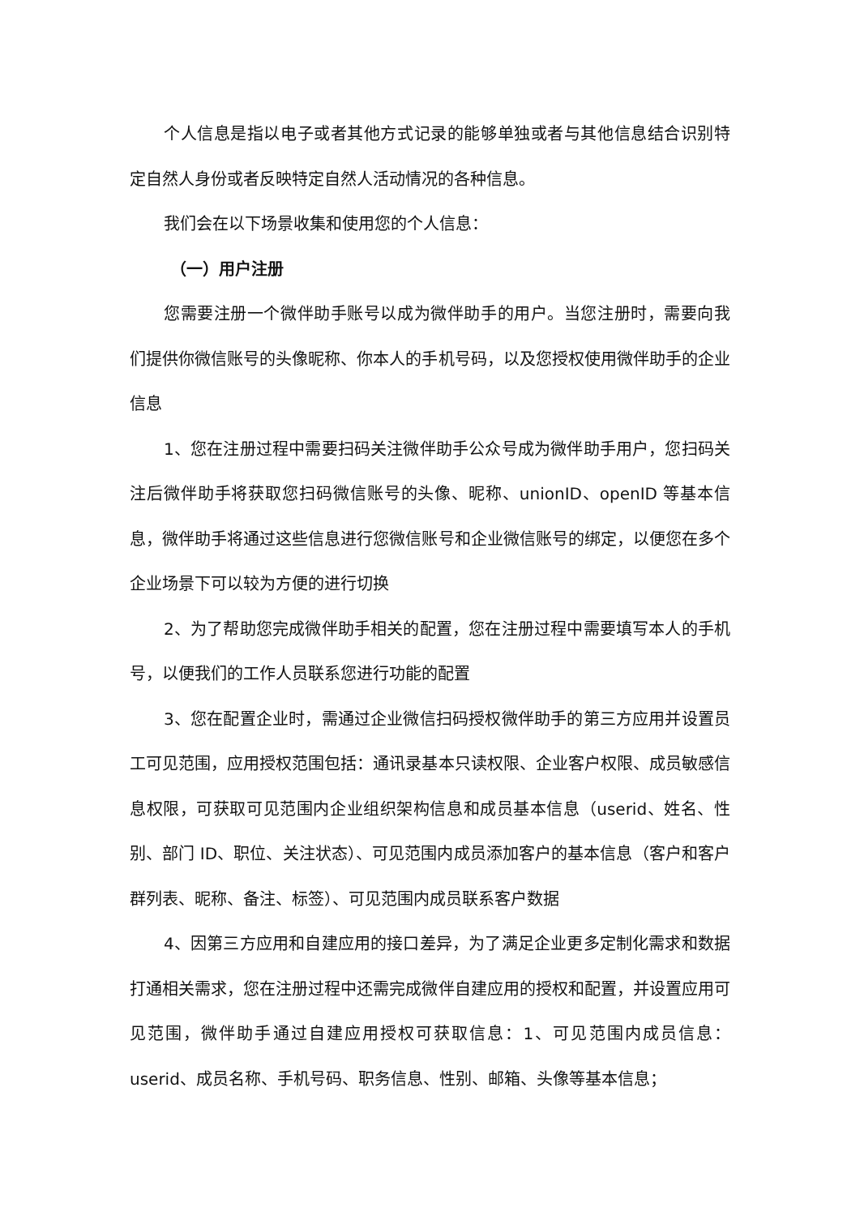个人信息是指以电子或者其他方式记录的能够单独或者与其他信息结合识别特定自然人身份或者反映特定自然人活动情况的各种信息。
我们会在以下场景收集和使用您的个人信息：
（一）用户注册
您需要注册一个微伴助手账号以成为微伴助手的用户。当您注册时，需要向我们提供你微信账号的头像昵称、你本人的手机号码，以及您授权使用微伴助手的企业信息
1、您在注册过程中需要扫码关注微伴助手公众号成为微伴助手用户，您扫码关注后微伴助手将获取您扫码微信账号的头像、昵称、unionID、openID 等基本信息，微伴助手将通过这些信息进行您微信账号和企业微信账号的绑定，以便您在多个企业场景下可以较为方便的进行切换
2、为了帮助您完成微伴助手相关的配置，您在注册过程中需要填写本人的手机号，以便我们的工作人员联系您进行功能的配置
3、您在配置企业时，需通过企业微信扫码授权微伴助手的第三方应用并设置员工可见范围，应用授权范围包括：通讯录基本只读权限、企业客户权限、成员敏感信息权限，可获取可见范围内企业组织架构信息和成员基本信息（userid、姓名、性别、部门 ID、职位、关注状态）、可见范围内成员添加客户的基本信息（客户和客户群列表、昵称、备注、标签）、可见范围内成员联系客户数据
4、因第三方应用和自建应用的接口差异，为了满足企业更多定制化需求和数据打通相关需求，您在注册过程中还需完成微伴自建应用的授权和配置，并设置应用可见范围，微伴助手通过自建应用授权可获取信息：1、可见范围内成员信息：userid、成员名称、手机号码、职务信息、性别、邮箱、头像等基本信息；